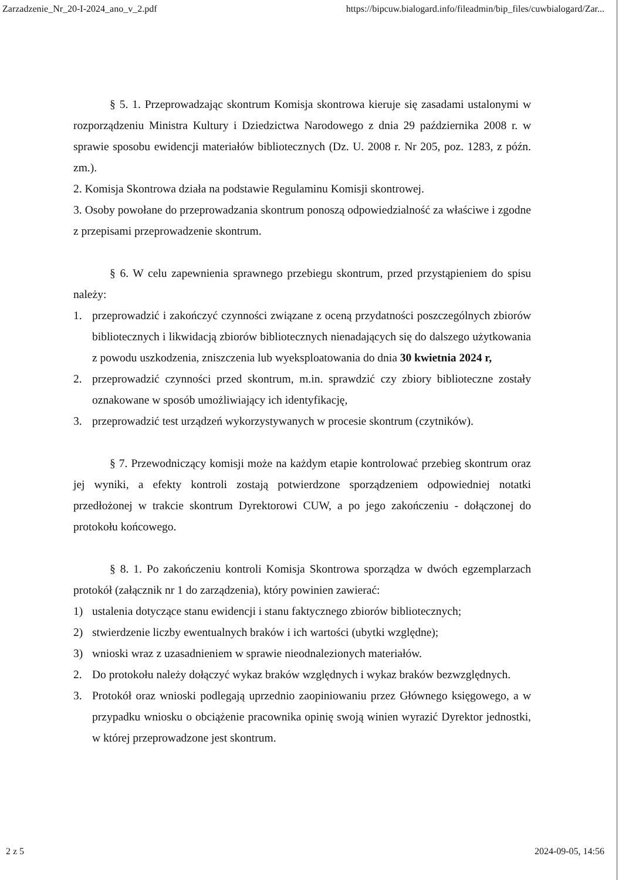Zarzadzenie_Nr_20-I-2024_ano_v_2.pdf https://bipcuw.bialogard.info/fileadmin/bip_files/cuwbialogard/Zar...
§ 5. 1. Przeprowadzając skontrum Komisja skontrowa kieruje się zasadami ustalonymi w rozporządzeniu Ministra Kultury i Dziedzictwa Narodowego z dnia 29 października 2008 r. w sprawie sposobu ewidencji materiałów bibliotecznych (Dz. U. 2008 r. Nr 205, poz. 1283, z późn. zm.).
2. Komisja Skontrowa działa na podstawie Regulaminu Komisji skontrowej.
3. Osoby powołane do przeprowadzania skontrum ponoszą odpowiedzialność za właściwe i zgodne z przepisami przeprowadzenie skontrum.
§ 6. W celu zapewnienia sprawnego przebiegu skontrum, przed przystąpieniem do spisu należy:
1. przeprowadzić i zakończyć czynności związane z oceną przydatności poszczególnych zbiorów bibliotecznych i likwidacją zbiorów bibliotecznych nienadających się do dalszego użytkowania z powodu uszkodzenia, zniszczenia lub wyeksploatowania do dnia 30 kwietnia 2024 r,
2. przeprowadzić czynności przed skontrum, m.in. sprawdzić czy zbiory biblioteczne zostały oznakowane w sposób umożliwiający ich identyfikację,
3. przeprowadzić test urządzeń wykorzystywanych w procesie skontrum (czytników).
§ 7. Przewodniczący komisji może na każdym etapie kontrolować przebieg skontrum oraz jej wyniki, a efekty kontroli zostają potwierdzone sporządzeniem odpowiedniej notatki przedłożonej w trakcie skontrum Dyrektorowi CUW, a po jego zakończeniu - dołączonej do protokołu końcowego.
§ 8. 1. Po zakończeniu kontroli Komisja Skontrowa sporządza w dwóch egzemplarzach protokół (załącznik nr 1 do zarządzenia), który powinien zawierać:
1) ustalenia dotyczące stanu ewidencji i stanu faktycznego zbiorów bibliotecznych;
2) stwierdzenie liczby ewentualnych braków i ich wartości (ubytki względne);
3) wnioski wraz z uzasadnieniem w sprawie nieodnalezionych materiałów.
2. Do protokołu należy dołączyć wykaz braków względnych i wykaz braków bezwzględnych.
3. Protokół oraz wnioski podlegają uprzednio zaopiniowaniu przez Głównego księgowego, a w przypadku wniosku o obciążenie pracownika opinię swoją winien wyrazić Dyrektor jednostki, w której przeprowadzone jest skontrum.
2 z 5 2024-09-05, 14:56